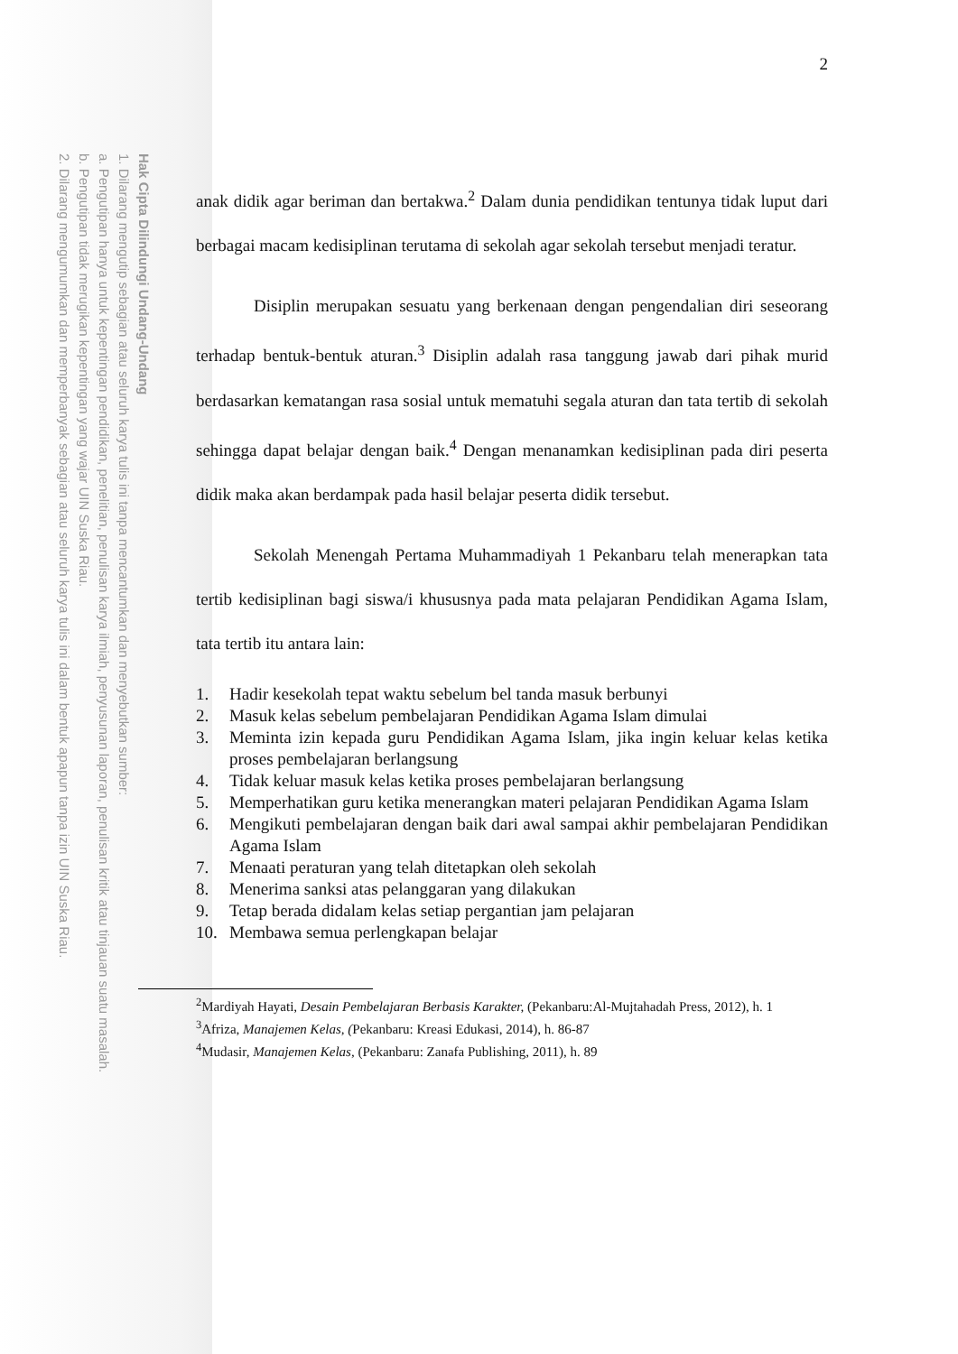Hak Cipta Dilindungi Undang-Undang
1. Dilarang mengutip sebagian atau seluruh karya tulis ini tanpa mencantumkan dan menyebutkan sumber:
a. Pengutipan hanya untuk kepentingan pendidikan, penelitian, penulisan karya ilmiah, penyusunan laporan, penulisan kritik atau tinjauan suatu masalah.
b. Pengutipan tidak merugikan kepentingan yang wajar UIN Suska Riau.
2. Dilarang mengumumkan dan memperbanyak sebagian atau seluruh karya tulis ini dalam bentuk apapun tanpa izin UIN Suska Riau.
2
anak didik agar beriman dan bertakwa.<sup>2</sup> Dalam dunia pendidikan tentunya tidak luput dari berbagai macam kedisiplinan terutama di sekolah agar sekolah tersebut menjadi teratur.
Disiplin merupakan sesuatu yang berkenaan dengan pengendalian diri seseorang terhadap bentuk-bentuk aturan.<sup>3</sup> Disiplin adalah rasa tanggung jawab dari pihak murid berdasarkan kematangan rasa sosial untuk mematuhi segala aturan dan tata tertib di sekolah sehingga dapat belajar dengan baik.<sup>4</sup> Dengan menanamkan kedisiplinan pada diri peserta didik maka akan berdampak pada hasil belajar peserta didik tersebut.
Sekolah Menengah Pertama Muhammadiyah 1 Pekanbaru telah menerapkan tata tertib kedisiplinan bagi siswa/i khususnya pada mata pelajaran Pendidikan Agama Islam, tata tertib itu antara lain:
1. Hadir kesekolah tepat waktu sebelum bel tanda masuk berbunyi
2. Masuk kelas sebelum pembelajaran Pendidikan Agama Islam dimulai
3. Meminta izin kepada guru Pendidikan Agama Islam, jika ingin keluar kelas ketika proses pembelajaran berlangsung
4. Tidak keluar masuk kelas ketika proses pembelajaran berlangsung
5. Memperhatikan guru ketika menerangkan materi pelajaran Pendidikan Agama Islam
6. Mengikuti pembelajaran dengan baik dari awal sampai akhir pembelajaran Pendidikan Agama Islam
7. Menaati peraturan yang telah ditetapkan oleh sekolah
8. Menerima sanksi atas pelanggaran yang dilakukan
9. Tetap berada didalam kelas setiap pergantian jam pelajaran
10. Membawa semua perlengkapan belajar
<sup>2</sup> Mardiyah Hayati, Desain Pembelajaran Berbasis Karakter, (Pekanbaru:Al-Mujtahadah Press, 2012), h. 1
<sup>3</sup> Afriza, Manajemen Kelas, (Pekanbaru: Kreasi Edukasi, 2014), h. 86-87
<sup>4</sup> Mudasir, Manajemen Kelas, (Pekanbaru: Zanafa Publishing, 2011), h. 89